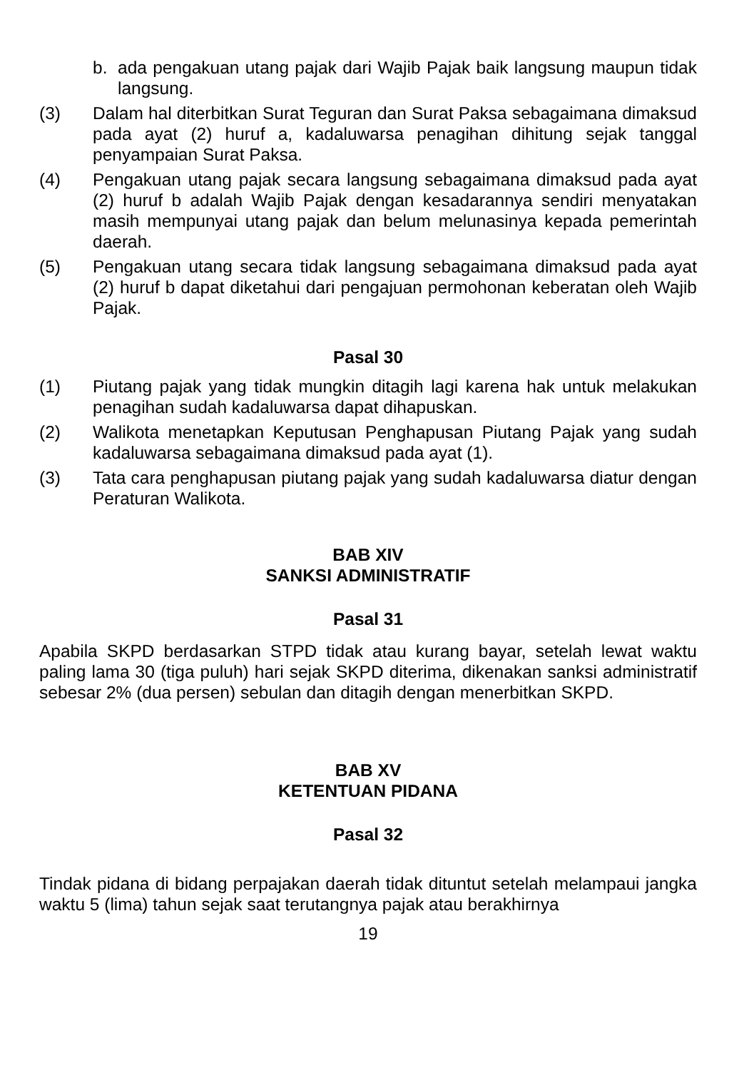b. ada pengakuan utang pajak dari Wajib Pajak baik langsung maupun tidak langsung.
(3) Dalam hal diterbitkan Surat Teguran dan Surat Paksa sebagaimana dimaksud pada ayat (2) huruf a, kadaluwarsa penagihan dihitung sejak tanggal penyampaian Surat Paksa.
(4) Pengakuan utang pajak secara langsung sebagaimana dimaksud pada ayat (2) huruf b adalah Wajib Pajak dengan kesadarannya sendiri menyatakan masih mempunyai utang pajak dan belum melunasinya kepada pemerintah daerah.
(5) Pengakuan utang secara tidak langsung sebagaimana dimaksud pada ayat (2) huruf b dapat diketahui dari pengajuan permohonan keberatan oleh Wajib Pajak.
Pasal 30
(1) Piutang pajak yang tidak mungkin ditagih lagi karena hak untuk melakukan penagihan sudah kadaluwarsa dapat dihapuskan.
(2) Walikota menetapkan Keputusan Penghapusan Piutang Pajak yang sudah kadaluwarsa sebagaimana dimaksud pada ayat (1).
(3) Tata cara penghapusan piutang pajak yang sudah kadaluwarsa diatur dengan Peraturan Walikota.
BAB XIV
SANKSI ADMINISTRATIF
Pasal 31
Apabila SKPD berdasarkan STPD tidak atau kurang bayar, setelah lewat waktu paling lama 30 (tiga puluh) hari sejak SKPD diterima, dikenakan sanksi administratif sebesar 2% (dua persen) sebulan dan ditagih dengan menerbitkan SKPD.
BAB XV
KETENTUAN PIDANA
Pasal 32
Tindak pidana di bidang perpajakan daerah tidak dituntut setelah melampaui jangka waktu 5 (lima) tahun sejak saat terutangnya pajak atau berakhirnya
19